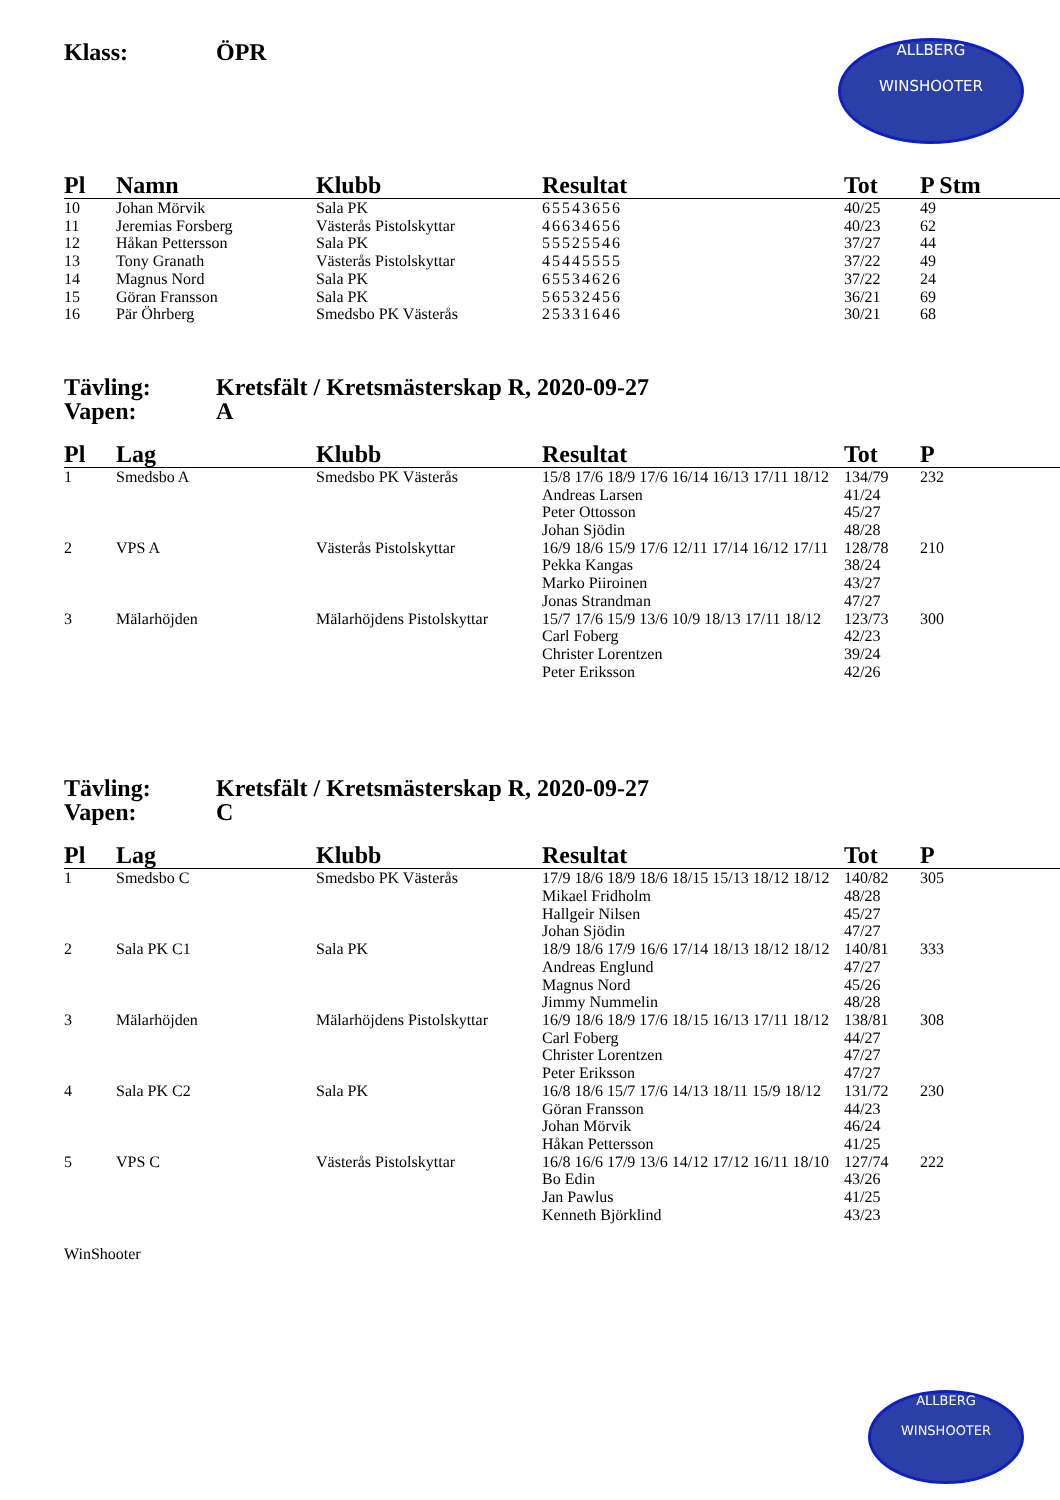ALLBERG
WINSHOOTER
Klass: ÖPR
| Pl | Namn | Klubb | Resultat | Tot | P Stm |
| --- | --- | --- | --- | --- | --- |
| 10 | Johan Mörvik | Sala PK | 65543656 | 40/25 | 49 |
| 11 | Jeremias Forsberg | Västerås Pistolskyttar | 46634656 | 40/23 | 62 |
| 12 | Håkan Pettersson | Sala PK | 55525546 | 37/27 | 44 |
| 13 | Tony Granath | Västerås Pistolskyttar | 45445555 | 37/22 | 49 |
| 14 | Magnus Nord | Sala PK | 65534626 | 37/22 | 24 |
| 15 | Göran Fransson | Sala PK | 56532456 | 36/21 | 69 |
| 16 | Pär Öhrberg | Smedsbo PK Västerås | 25331646 | 30/21 | 68 |
Tävling: Kretsfält / Kretsmästerskap R, 2020-09-27
Vapen: A
| Pl | Lag | Klubb | Resultat | Tot | P |
| --- | --- | --- | --- | --- | --- |
| 1 | Smedsbo A | Smedsbo PK Västerås | 15/8 17/6 18/9 17/6 16/14 16/13 17/11 18/12 | 134/79 | 232 |
| | | | Andreas Larsen | 41/24 | |
| | | | Peter Ottosson | 45/27 | |
| | | | Johan Sjödin | 48/28 | |
| 2 | VPS A | Västerås Pistolskyttar | 16/9 18/6 15/9 17/6 12/11 17/14 16/12 17/11 | 128/78 | 210 |
| | | | Pekka Kangas | 38/24 | |
| | | | Marko Piiroinen | 43/27 | |
| | | | Jonas Strandman | 47/27 | |
| 3 | Mälarhöjden | Mälarhöjdens Pistolskyttar | 15/7 17/6 15/9 13/6 10/9 18/13 17/11 18/12 | 123/73 | 300 |
| | | | Carl Foberg | 42/23 | |
| | | | Christer Lorentzen | 39/24 | |
| | | | Peter Eriksson | 42/26 | |
Tävling: Kretsfält / Kretsmästerskap R, 2020-09-27
Vapen: C
| Pl | Lag | Klubb | Resultat | Tot | P |
| --- | --- | --- | --- | --- | --- |
| 1 | Smedsbo C | Smedsbo PK Västerås | 17/9 18/6 18/9 18/6 18/15 15/13 18/12 18/12 | 140/82 | 305 |
| | | | Mikael Fridholm | 48/28 | |
| | | | Hallgeir Nilsen | 45/27 | |
| | | | Johan Sjödin | 47/27 | |
| 2 | Sala PK C1 | Sala PK | 18/9 18/6 17/9 16/6 17/14 18/13 18/12 18/12 | 140/81 | 333 |
| | | | Andreas Englund | 47/27 | |
| | | | Magnus Nord | 45/26 | |
| | | | Jimmy Nummelin | 48/28 | |
| 3 | Mälarhöjden | Mälarhöjdens Pistolskyttar | 16/9 18/6 18/9 17/6 18/15 16/13 17/11 18/12 | 138/81 | 308 |
| | | | Carl Foberg | 44/27 | |
| | | | Christer Lorentzen | 47/27 | |
| | | | Peter Eriksson | 47/27 | |
| 4 | Sala PK C2 | Sala PK | 16/8 18/6 15/7 17/6 14/13 18/11 15/9 18/12 | 131/72 | 230 |
| | | | Göran Fransson | 44/23 | |
| | | | Johan Mörvik | 46/24 | |
| | | | Håkan Pettersson | 41/25 | |
| 5 | VPS C | Västerås Pistolskyttar | 16/8 16/6 17/9 13/6 14/12 17/12 16/11 18/10 | 127/74 | 222 |
| | | | Bo Edin | 43/26 | |
| | | | Jan Pawlus | 41/25 | |
| | | | Kenneth Björklind | 43/23 | |
WinShooter
ALLBERG
WINSHOOTER